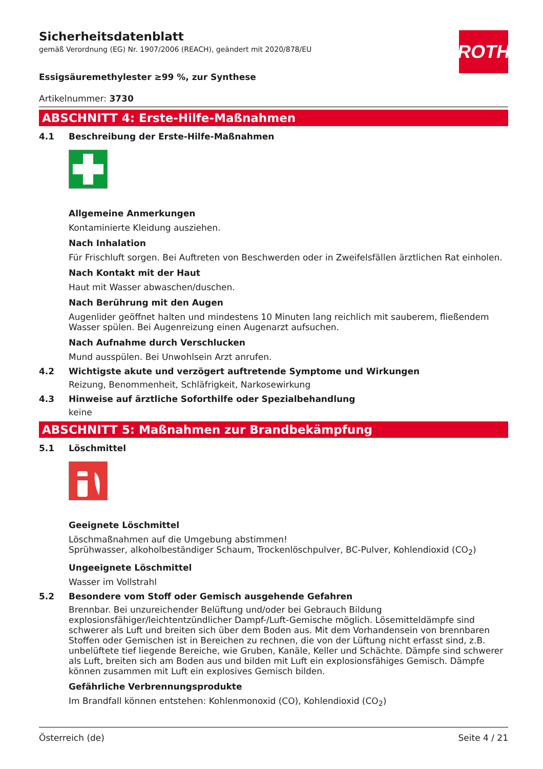ROTH
Sicherheitsdatenblatt
gemäß Verordnung (EG) Nr. 1907/2006 (REACH), geändert mit 2020/878/EU
Essigsäuremethylester ≥99 %, zur Synthese
Artikelnummer: 3730
ABSCHNITT 4: Erste-Hilfe-Maßnahmen
4.1 Beschreibung der Erste-Hilfe-Maßnahmen
Allgemeine Anmerkungen
Kontaminierte Kleidung ausziehen.
Nach Inhalation
Für Frischluft sorgen. Bei Auftreten von Beschwerden oder in Zweifelsfällen ärztlichen Rat einholen.
Nach Kontakt mit der Haut
Haut mit Wasser abwaschen/duschen.
Nach Berührung mit den Augen
Augenlider geöffnet halten und mindestens 10 Minuten lang reichlich mit sauberem, fließendem Wasser spülen. Bei Augenreizung einen Augenarzt aufsuchen.
Nach Aufnahme durch Verschlucken
Mund ausspülen. Bei Unwohlsein Arzt anrufen.
4.2 Wichtigste akute und verzögert auftretende Symptome und Wirkungen
Reizung, Benommenheit, Schläfrigkeit, Narkosewirkung
4.3 Hinweise auf ärztliche Soforthilfe oder Spezialbehandlung
keine
ABSCHNITT 5: Maßnahmen zur Brandbekämpfung
5.1 Löschmittel
Geeignete Löschmittel
Löschmaßnahmen auf die Umgebung abstimmen!
Sprühwasser, alkoholbeständiger Schaum, Trockenlöschpulver, BC-Pulver, Kohlendioxid (CO<sub>2</sub>)
Ungeeignete Löschmittel
Wasser im Vollstrahl
5.2 Besondere vom Stoff oder Gemisch ausgehende Gefahren
Brennbar. Bei unzureichender Belüftung und/oder bei Gebrauch Bildung explosionsfähiger/leichtentzündlicher Dampf-/Luft-Gemische möglich. Lösemitteldämpfe sind schwerer als Luft und breiten sich über dem Boden aus. Mit dem Vorhandensein von brennbaren Stoffen oder Gemischen ist in Bereichen zu rechnen, die von der Lüftung nicht erfasst sind, z.B. unbelüftete tief liegende Bereiche, wie Gruben, Kanäle, Keller und Schächte. Dämpfe sind schwerer als Luft, breiten sich am Boden aus und bilden mit Luft ein explosionsfähiges Gemisch. Dämpfe können zusammen mit Luft ein explosives Gemisch bilden.
Gefährliche Verbrennungsprodukte
Im Brandfall können entstehen: Kohlenmonoxid (CO), Kohlendioxid (CO<sub>2</sub>)
Österreich (de) Seite 4 / 21